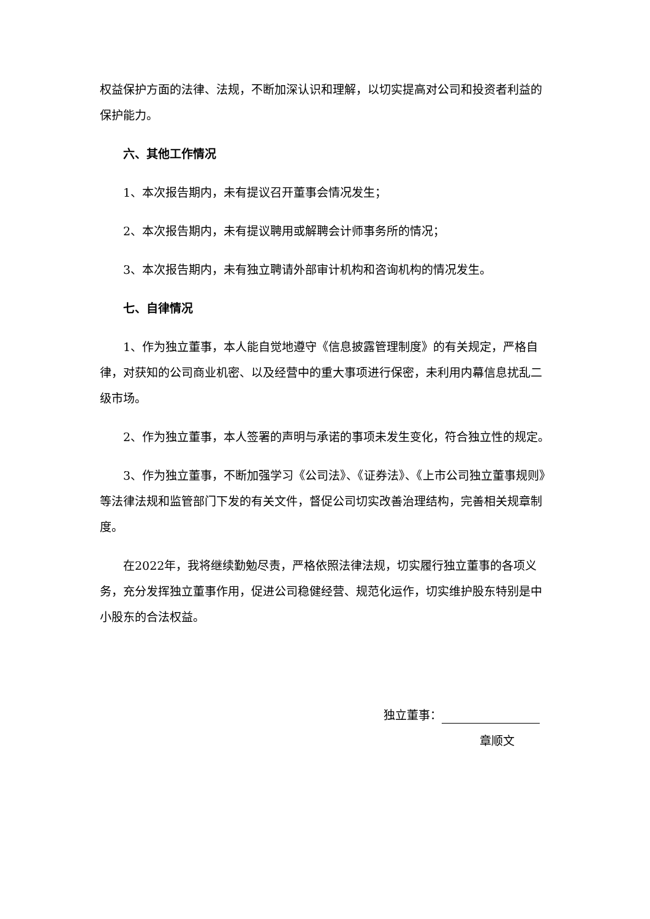权益保护方面的法律、法规，不断加深认识和理解，以切实提高对公司和投资者利益的保护能力。
六、其他工作情况
1、本次报告期内，未有提议召开董事会情况发生；
2、本次报告期内，未有提议聘用或解聘会计师事务所的情况；
3、本次报告期内，未有独立聘请外部审计机构和咨询机构的情况发生。
七、自律情况
1、作为独立董事，本人能自觉地遵守《信息披露管理制度》的有关规定，严格自律，对获知的公司商业机密、以及经营中的重大事项进行保密，未利用内幕信息扰乱二级市场。
2、作为独立董事，本人签署的声明与承诺的事项未发生变化，符合独立性的规定。
3、作为独立董事，不断加强学习《公司法》、《证券法》、《上市公司独立董事规则》等法律法规和监管部门下发的有关文件，督促公司切实改善治理结构，完善相关规章制度。
在2022年，我将继续勤勉尽责，严格依照法律法规，切实履行独立董事的各项义务，充分发挥独立董事作用，促进公司稳健经营、规范化运作，切实维护股东特别是中小股东的合法权益。
独立董事：
章顺文